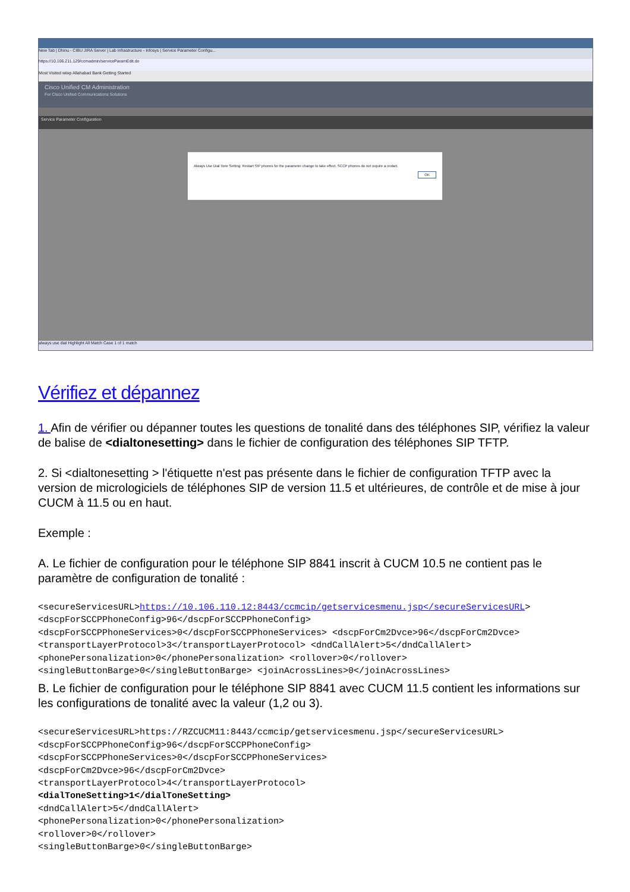New Tab | Dhinu - CIBU JIRA Server | Lab Infrastructure - Infosys | Service Parameter Configu...
https://10.106.211.129/ccmadmin/serviceParamEdit.do
Most Visited wiixp Allahabad Bank Getting Started
Cisco Unified CM Administration
For Cisco Unified Communications Solutions
Service Parameter Configuration
Always Use Dial Tone Setting: Restart SIP phones for the parameter change to take effect. SCCP phones do not require a restart.
OK
always use dial Highlight All Match Case 1 of 1 match
Vérifiez et dépannez
1. Afin de vérifier ou dépanner toutes les questions de tonalité dans des téléphones SIP, vérifiez la valeur de balise de <dialtonesetting> dans le fichier de configuration des téléphones SIP TFTP.
2. Si <dialtonesetting > l'étiquette n'est pas présente dans le fichier de configuration TFTP avec la version de micrologiciels de téléphones SIP de version 11.5 et ultérieures, de contrôle et de mise à jour CUCM à 11.5 ou en haut.
Exemple :
A. Le fichier de configuration pour le téléphone SIP 8841 inscrit à CUCM 10.5 ne contient pas le paramètre de configuration de tonalité :
<secureServicesURL>https://10.106.110.12:8443/ccmcip/getservicesmenu.jsp</secureServicesURL>
<dscpForSCCPPhoneConfig>96</dscpForSCCPPhoneConfig>
<dscpForSCCPPhoneServices>0</dscpForSCCPPhoneServices> <dscpForCm2Dvce>96</dscpForCm2Dvce>
<transportLayerProtocol>3</transportLayerProtocol> <dndCallAlert>5</dndCallAlert>
<phonePersonalization>0</phonePersonalization> <rollover>0</rollover>
<singleButtonBarge>0</singleButtonBarge> <joinAcrossLines>0</joinAcrossLines>
B. Le fichier de configuration pour le téléphone SIP 8841 avec CUCM 11.5 contient les informations sur les configurations de tonalité avec la valeur (1,2 ou 3).
<secureServicesURL>https://RZCUCM11:8443/ccmcip/getservicesmenu.jsp</secureServicesURL>
<dscpForSCCPPhoneConfig>96</dscpForSCCPPhoneConfig>
<dscpForSCCPPhoneServices>0</dscpForSCCPPhoneServices>
<dscpForCm2Dvce>96</dscpForCm2Dvce>
<transportLayerProtocol>4</transportLayerProtocol>
<dialToneSetting>1</dialToneSetting>
<dndCallAlert>5</dndCallAlert>
<phonePersonalization>0</phonePersonalization>
<rollover>0</rollover>
<singleButtonBarge>0</singleButtonBarge>